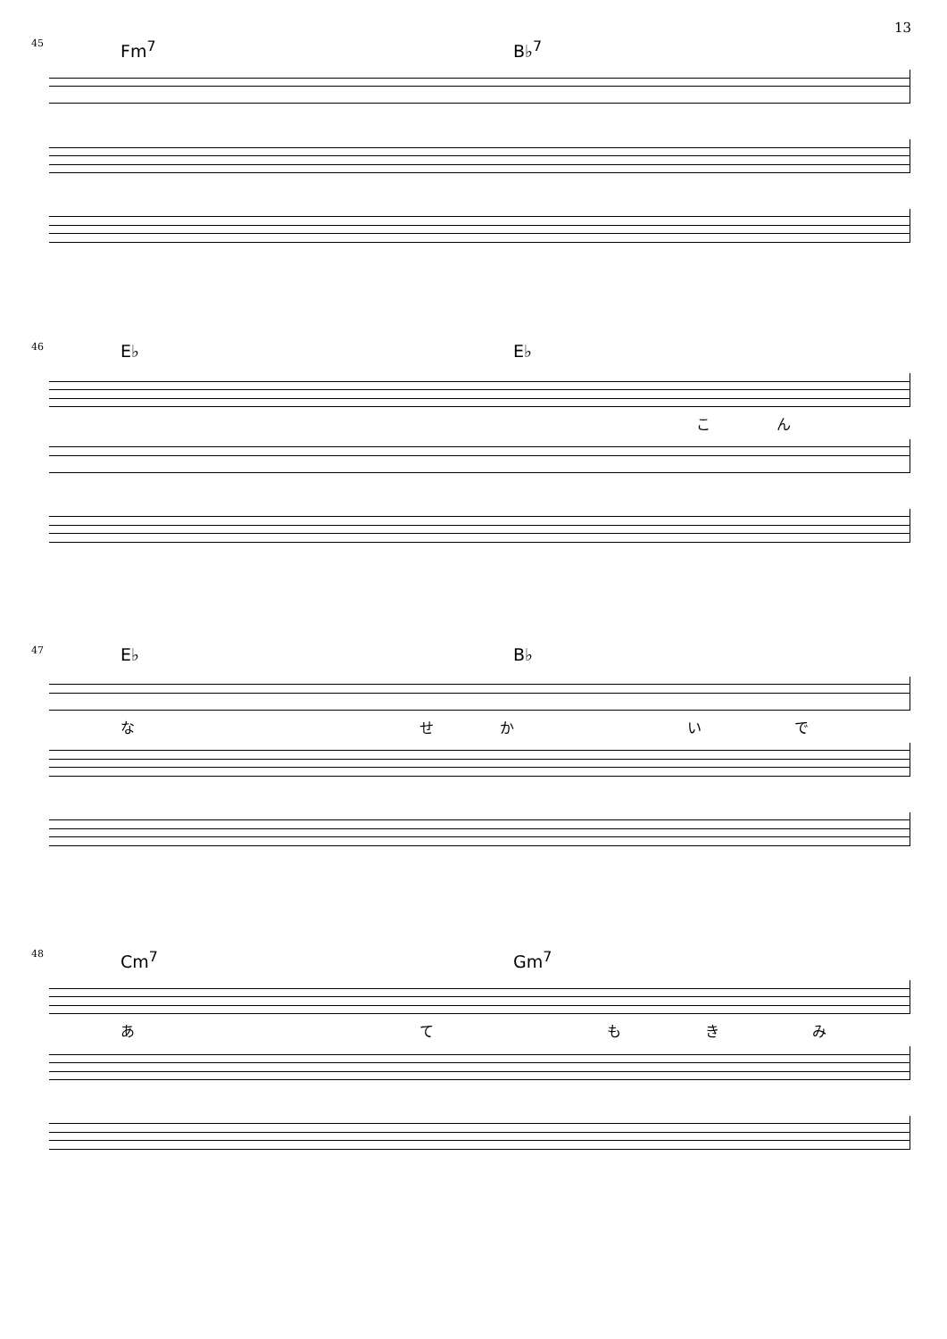13
45
Fm<sup>7</sup> B♭<sup>7</sup>
46
E♭ E♭
こん
47
E♭ B♭
なせかいで
48
Cm<sup>7</sup> Gm<sup>7</sup>
あてもきみ